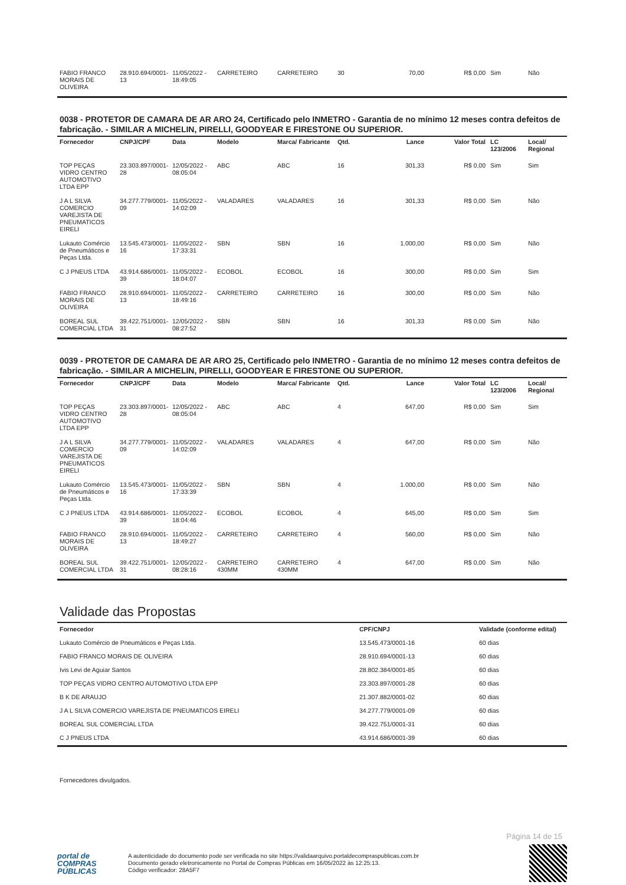| FABIO FRANCO MORAIS DE OLIVEIRA | 28.910.694/0001-13 | 11/05/2022 - 18:49:05 | CARRETEIRO | CARRETEIRO | 30 | 70,00 | R$ 0,00 | Sim | Não |
0038 - PROTETOR DE CAMARA DE AR ARO 24, Certificado pelo INMETRO - Garantia de no mínimo 12 meses contra defeitos de fabricação. - SIMILAR A MICHELIN, PIRELLI, GOODYEAR E FIRESTONE OU SUPERIOR.
| Fornecedor | CNPJ/CPF | Data | Modelo | Marca/ Fabricante | Qtd. | Lance | Valor Total | LC 123/2006 | Local/ Regional |
| --- | --- | --- | --- | --- | --- | --- | --- | --- | --- |
| TOP PEÇAS VIDRO CENTRO AUTOMOTIVO LTDA EPP | 23.303.897/0001-28 | 12/05/2022 - 08:05:04 | ABC | ABC | 16 | 301,33 | R$ 0,00 | Sim | Sim |
| J A L SILVA COMERCIO VAREJISTA DE PNEUMATICOS EIRELI | 34.277.779/0001-09 | 11/05/2022 - 14:02:09 | VALADARES | VALADARES | 16 | 301,33 | R$ 0,00 | Sim | Não |
| Lukauto Comércio de Pneumáticos e Peças Ltda. | 13.545.473/0001-16 | 11/05/2022 - 17:33:31 | SBN | SBN | 16 | 1.000,00 | R$ 0,00 | Sim | Não |
| C J PNEUS LTDA | 43.914.686/0001-39 | 11/05/2022 - 18:04:07 | ECOBOL | ECOBOL | 16 | 300,00 | R$ 0,00 | Sim | Sim |
| FABIO FRANCO MORAIS DE OLIVEIRA | 28.910.694/0001-13 | 11/05/2022 - 18:49:16 | CARRETEIRO | CARRETEIRO | 16 | 300,00 | R$ 0,00 | Sim | Não |
| BOREAL SUL COMERCIAL LTDA | 39.422.751/0001-31 | 12/05/2022 - 08:27:52 | SBN | SBN | 16 | 301,33 | R$ 0,00 | Sim | Não |
0039 - PROTETOR DE CAMARA DE AR ARO 25, Certificado pelo INMETRO - Garantia de no mínimo 12 meses contra defeitos de fabricação. - SIMILAR A MICHELIN, PIRELLI, GOODYEAR E FIRESTONE OU SUPERIOR.
| Fornecedor | CNPJ/CPF | Data | Modelo | Marca/ Fabricante | Qtd. | Lance | Valor Total | LC 123/2006 | Local/ Regional |
| --- | --- | --- | --- | --- | --- | --- | --- | --- | --- |
| TOP PEÇAS VIDRO CENTRO AUTOMOTIVO LTDA EPP | 23.303.897/0001-28 | 12/05/2022 - 08:05:04 | ABC | ABC | 4 | 647,00 | R$ 0,00 | Sim | Sim |
| J A L SILVA COMERCIO VAREJISTA DE PNEUMATICOS EIRELI | 34.277.779/0001-09 | 11/05/2022 - 14:02:09 | VALADARES | VALADARES | 4 | 647,00 | R$ 0,00 | Sim | Não |
| Lukauto Comércio de Pneumáticos e Peças Ltda. | 13.545.473/0001-16 | 11/05/2022 - 17:33:39 | SBN | SBN | 4 | 1.000,00 | R$ 0,00 | Sim | Não |
| C J PNEUS LTDA | 43.914.686/0001-39 | 11/05/2022 - 18:04:46 | ECOBOL | ECOBOL | 4 | 645,00 | R$ 0,00 | Sim | Sim |
| FABIO FRANCO MORAIS DE OLIVEIRA | 28.910.694/0001-13 | 11/05/2022 - 18:49:27 | CARRETEIRO | CARRETEIRO | 4 | 560,00 | R$ 0,00 | Sim | Não |
| BOREAL SUL COMERCIAL LTDA | 39.422.751/0001-31 | 12/05/2022 - 08:28:16 | CARRETEIRO 430MM | CARRETEIRO 430MM | 4 | 647,00 | R$ 0,00 | Sim | Não |
Validade das Propostas
| Fornecedor | CPF/CNPJ | Validade (conforme edital) |
| --- | --- | --- |
| Lukauto Comércio de Pneumáticos e Peças Ltda. | 13.545.473/0001-16 | 60 dias |
| FABIO FRANCO MORAIS DE OLIVEIRA | 28.910.694/0001-13 | 60 dias |
| Ivis Levi de Aguiar Santos | 28.802.384/0001-85 | 60 dias |
| TOP PEÇAS VIDRO CENTRO AUTOMOTIVO LTDA EPP | 23.303.897/0001-28 | 60 dias |
| B K DE ARAUJO | 21.307.882/0001-02 | 60 dias |
| J A L SILVA COMERCIO VAREJISTA DE PNEUMATICOS EIRELI | 34.277.779/0001-09 | 60 dias |
| BOREAL SUL COMERCIAL LTDA | 39.422.751/0001-31 | 60 dias |
| C J PNEUS LTDA | 43.914.686/0001-39 | 60 dias |
Fornecedores divulgados.
Página 14 de 15
portal de
COMPRAS
PÚBLICAS
A autenticidade do documento pode ser verificada no site https://validaarquivo.portaldecompraspublicas.com.br
Documento gerado eletronicamente no Portal de Compras Públicas em 16/05/2022 às 12:25:13.
Código verificador: 28A5F7